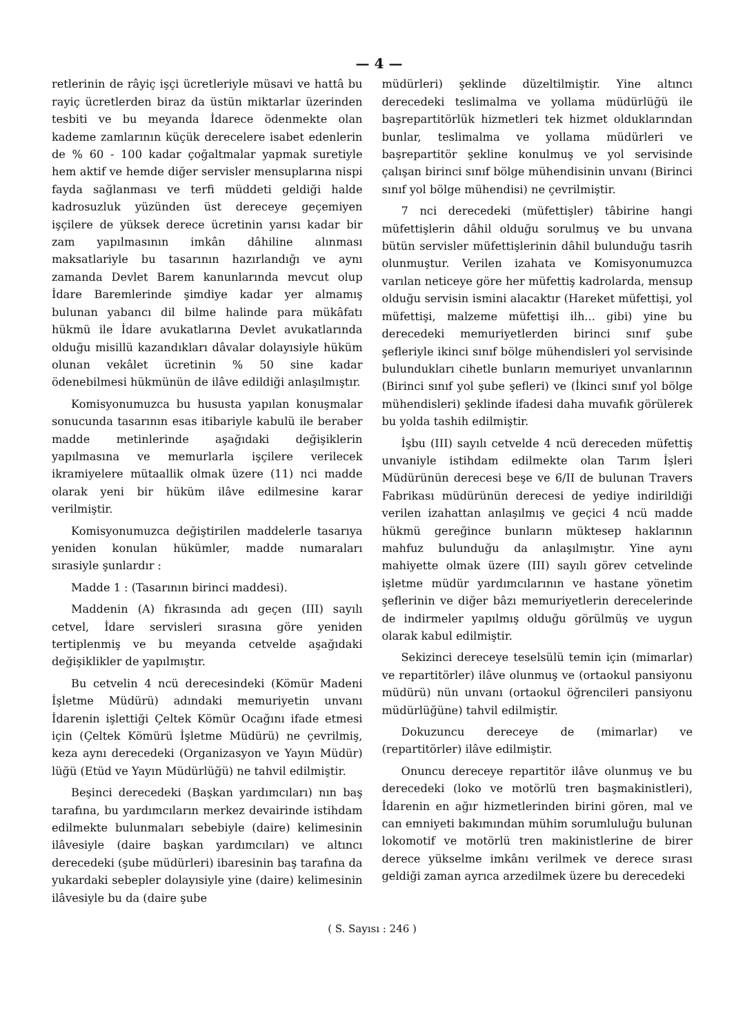— 4 —
retlerinin de râyiç işçi ücretleriyle müsavi ve hattâ bu rayiç ücretlerden biraz da üstün miktarlar üzerinden tesbiti ve bu meyanda İdarece ödenmekte olan kademe zamlarının küçük derecelere isabet edenlerin de % 60 - 100 kadar çoğaltmalar yapmak suretiyle hem aktif ve hemde diğer servisler mensuplarına nispi fayda sağlanması ve terfi müddeti geldiği halde kadrosuzluk yüzünden üst dereceye geçemiyen işçilere de yüksek derece ücretinin yarısı kadar bir zam yapılmasının imkân dâhiline alınması maksatlariyle bu tasarının hazırlandığı ve aynı zamanda Devlet Barem kanunlarında mevcut olup İdare Baremlerinde şimdiye kadar yer almamış bulunan yabancı dil bilme halinde para mükâfatı hükmü ile İdare avukatlarına Devlet avukatlarında olduğu misillü kazandıkları dâvalar dolayısiyle hüküm olunan vekâlet ücretinin % 50 sine kadar ödenebilmesi hükmünün de ilâve edildiği anlaşılmıştır.
Komisyonumuzca bu hususta yapılan konuşmalar sonucunda tasarının esas itibariyle kabulü ile beraber madde metinlerinde aşağıdaki değişiklerin yapılmasına ve memurlarla işçilere verilecek ikramiyelere mütaallik olmak üzere (11) nci madde olarak yeni bir hüküm ilâve edilmesine karar verilmiştir.
Komisyonumuzca değiştirilen maddelerle tasarıya yeniden konulan hükümler, madde numaraları sırasiyle şunlardır :
Madde 1 : (Tasarının birinci maddesi).
Maddenin (A) fıkrasında adı geçen (III) sayılı cetvel, İdare servisleri sırasına göre yeniden tertiplenmiş ve bu meyanda cetvelde aşağıdaki değişiklikler de yapılmıştır.
Bu cetvelin 4 ncü derecesindeki (Kömür Madeni İşletme Müdürü) adındaki memuriyetin unvanı İdarenin işlettiği Çeltek Kömür Ocağını ifade etmesi için (Çeltek Kömürü İşletme Müdürü) ne çevrilmiş, keza aynı derecedeki (Organizasyon ve Yayın Müdür) lüğü (Etüd ve Yayın Müdürlüğü) ne tahvil edilmiştir.
Beşinci derecedeki (Başkan yardımcıları) nın baş tarafına, bu yardımcıların merkez devairinde istihdam edilmekte bulunmaları sebebiyle (daire) kelimesinin ilâvesiyle (daire başkan yardımcıları) ve altıncı derecedeki (şube müdürleri) ibaresinin baş tarafına da yukardaki sebepler dolayısiyle yine (daire) kelimesinin ilâvesiyle bu da (daire şube
müdürleri) şeklinde düzeltilmiştir. Yine altıncı derecedeki teslimalma ve yollama müdürlüğü ile başrepartitörlük hizmetleri tek hizmet olduklarından bunlar, teslimalma ve yollama müdürleri ve başrepartitör şekline konulmuş ve yol servisinde çalışan birinci sınıf bölge mühendisinin unvanı (Birinci sınıf yol bölge mühendisi) ne çevrilmiştir.
7 nci derecedeki (müfettişler) tâbirine hangi müfettişlerin dâhil olduğu sorulmuş ve bu unvana bütün servisler müfettişlerinin dâhil bulunduğu tasrih olunmuştur. Verilen izahata ve Komisyonumuzca varılan neticeye göre her müfettiş kadrolarda, mensup olduğu servisin ismini alacaktır (Hareket müfettişi, yol müfettişi, malzeme müfettişi ilh... gibi) yine bu derecedeki memuriyetlerden birinci sınıf şube şefleriyle ikinci sınıf bölge mühendisleri yol servisinde bulundukları cihetle bunların memuriyet unvanlarının (Birinci sınıf yol şube şefleri) ve (İkinci sınıf yol bölge mühendisleri) şeklinde ifadesi daha muvafık görülerek bu yolda tashih edilmiştir.
İşbu (III) sayılı cetvelde 4 ncü dereceden müfettiş unvaniyle istihdam edilmekte olan Tarım İşleri Müdürünün derecesi beşe ve 6/II de bulunan Travers Fabrikası müdürünün derecesi de yediye indirildiği verilen izahattan anlaşılmış ve geçici 4 ncü madde hükmü gereğince bunların müktesep haklarının mahfuz bulunduğu da anlaşılmıştır. Yine aynı mahiyette olmak üzere (III) sayılı görev cetvelinde işletme müdür yardımcılarının ve hastane yönetim şeflerinin ve diğer bâzı memuriyetlerin derecelerinde de indirmeler yapılmış olduğu görülmüş ve uygun olarak kabul edilmiştir.
Sekizinci dereceye teselsülü temin için (mimarlar) ve repartitörler) ilâve olunmuş ve (ortaokul pansiyonu müdürü) nün unvanı (ortaokul öğrencileri pansiyonu müdürlüğüne) tahvil edilmiştir.
Dokuzuncu dereceye de (mimarlar) ve (repartitörler) ilâve edilmiştir.
Onuncu dereceye repartitör ilâve olunmuş ve bu derecedeki (loko ve motörlü tren başmakinistleri), İdarenin en ağır hizmetlerinden birini gören, mal ve can emniyeti bakımından mühim sorumluluğu bulunan lokomotif ve motörlü tren makinistlerine de birer derece yükselme imkânı verilmek ve derece sırası geldiği zaman ayrıca arzedilmek üzere bu derecedeki
( S. Sayısı : 246 )